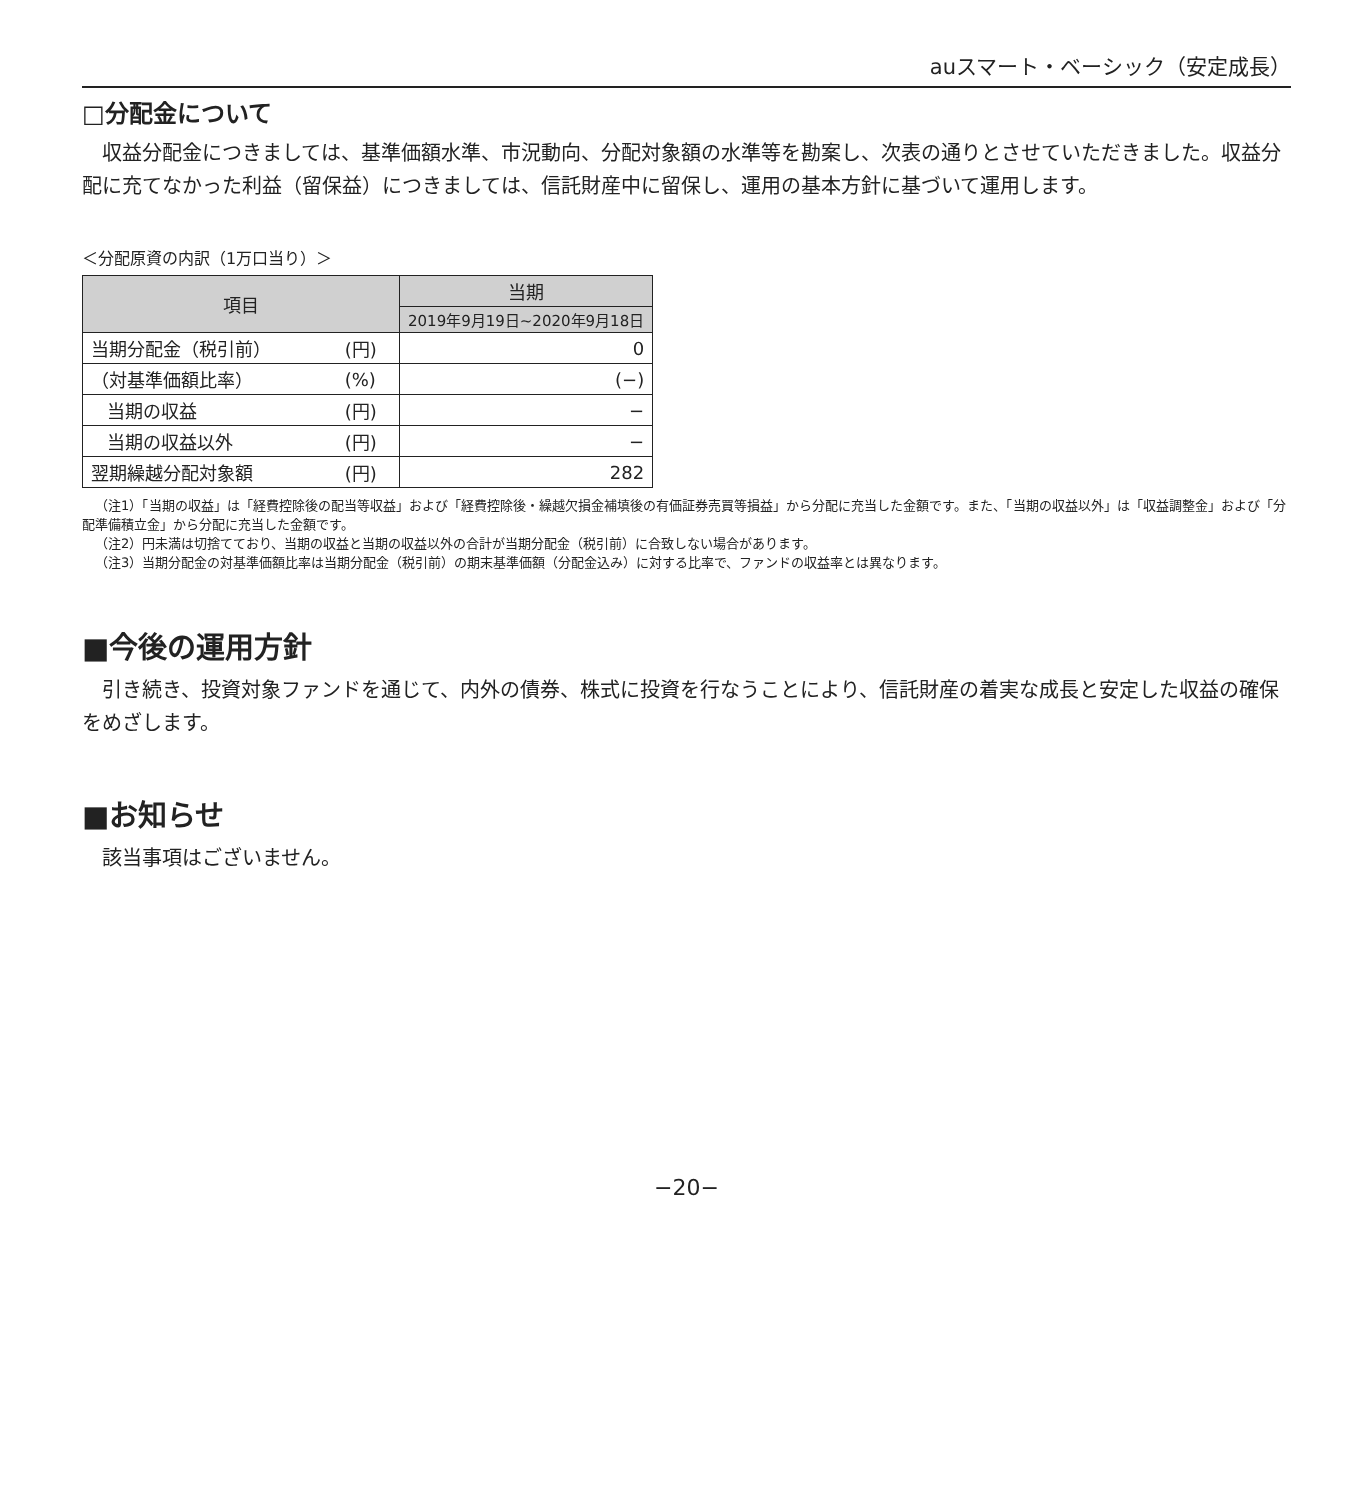auスマート・ベーシック（安定成長）
□分配金について
収益分配金につきましては、基準価額水準、市況動向、分配対象額の水準等を勘案し、次表の通りとさせていただきました。収益分配に充てなかった利益（留保益）につきましては、信託財産中に留保し、運用の基本方針に基づいて運用します。
＜分配原資の内訳（1万口当り）＞
| 項目 | | 当期 |
| --- | --- | --- |
| | | 2019年9月19日~2020年9月18日 |
| 当期分配金（税引前） | (円) | 0 |
| （対基準価額比率） | (%) | (−) |
| 当期の収益 | (円) | − |
| 当期の収益以外 | (円) | − |
| 翌期繰越分配対象額 | (円) | 282 |
（注1）「当期の収益」は「経費控除後の配当等収益」および「経費控除後・繰越欠損金補填後の有価証券売買等損益」から分配に充当した金額です。また、「当期の収益以外」は「収益調整金」および「分配準備積立金」から分配に充当した金額です。
（注2）円未満は切捨てており、当期の収益と当期の収益以外の合計が当期分配金（税引前）に合致しない場合があります。
（注3）当期分配金の対基準価額比率は当期分配金（税引前）の期末基準価額（分配金込み）に対する比率で、ファンドの収益率とは異なります。
■今後の運用方針
引き続き、投資対象ファンドを通じて、内外の債券、株式に投資を行なうことにより、信託財産の着実な成長と安定した収益の確保をめざします。
■お知らせ
該当事項はございません。
−20−